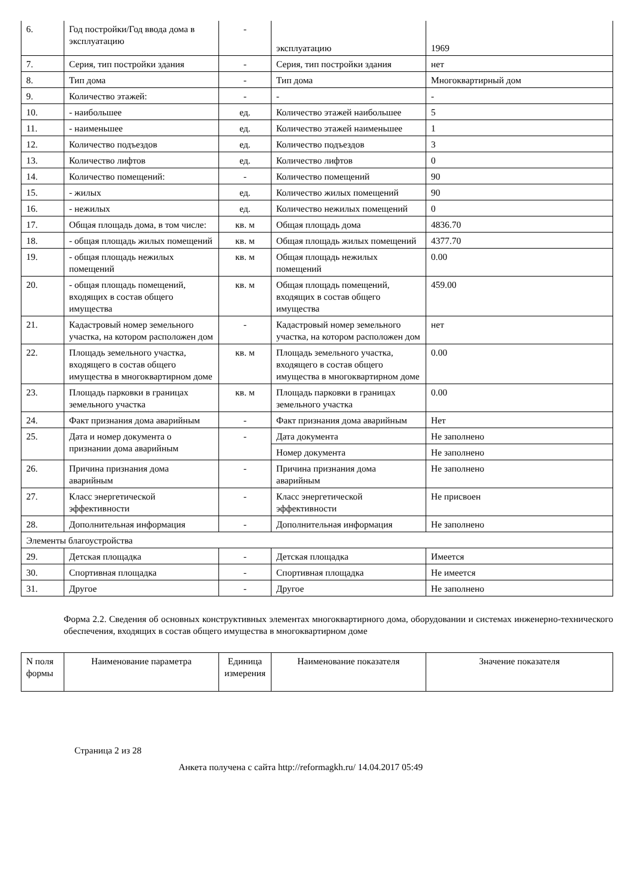| 6. | Год постройки/Год ввода дома в эксплуатацию | - | эксплуатацию | 1969 |
| 7. | Серия, тип постройки здания | - | Серия, тип постройки здания | нет |
| 8. | Тип дома | - | Тип дома | Многоквартирный дом |
| 9. | Количество этажей: | - | - | - |
| 10. | - наибольшее | ед. | Количество этажей наибольшее | 5 |
| 11. | - наименьшее | ед. | Количество этажей наименьшее | 1 |
| 12. | Количество подъездов | ед. | Количество подъездов | 3 |
| 13. | Количество лифтов | ед. | Количество лифтов | 0 |
| 14. | Количество помещений: | - | Количество помещений | 90 |
| 15. | - жилых | ед. | Количество жилых помещений | 90 |
| 16. | - нежилых | ед. | Количество нежилых помещений | 0 |
| 17. | Общая площадь дома, в том числе: | кв. м | Общая площадь дома | 4836.70 |
| 18. | - общая площадь жилых помещений | кв. м | Общая площадь жилых помещений | 4377.70 |
| 19. | - общая площадь нежилых помещений | кв. м | Общая площадь нежилых помещений | 0.00 |
| 20. | - общая площадь помещений, входящих в состав общего имущества | кв. м | Общая площадь помещений, входящих в состав общего имущества | 459.00 |
| 21. | Кадастровый номер земельного участка, на котором расположен дом | - | Кадастровый номер земельного участка, на котором расположен дом | нет |
| 22. | Площадь земельного участка, входящего в состав общего имущества в многоквартирном доме | кв. м | Площадь земельного участка, входящего в состав общего имущества в многоквартирном доме | 0.00 |
| 23. | Площадь парковки в границах земельного участка | кв. м | Площадь парковки в границах земельного участка | 0.00 |
| 24. | Факт признания дома аварийным | - | Факт признания дома аварийным | Нет |
| 25. | Дата и номер документа о признании дома аварийным | - | Дата документа | Не заполнено |
| | | | Номер документа | Не заполнено |
| 26. | Причина признания дома аварийным | - | Причина признания дома аварийным | Не заполнено |
| 27. | Класс энергетической эффективности | - | Класс энергетической эффективности | Не присвоен |
| 28. | Дополнительная информация | - | Дополнительная информация | Не заполнено |
| Элементы благоустройства | | | | |
| 29. | Детская площадка | - | Детская площадка | Имеется |
| 30. | Спортивная площадка | - | Спортивная площадка | Не имеется |
| 31. | Другое | - | Другое | Не заполнено |
Форма 2.2. Сведения об основных конструктивных элементах многоквартирного дома, оборудовании и системах инженерно-технического обеспечения, входящих в состав общего имущества в многоквартирном доме
| N поля формы | Наименование параметра | Единица измерения | Наименование показателя | Значение показателя |
| --- | --- | --- | --- | --- |
Страница 2 из 28
Анкета получена с сайта http://reformagkh.ru/ 14.04.2017 05:49